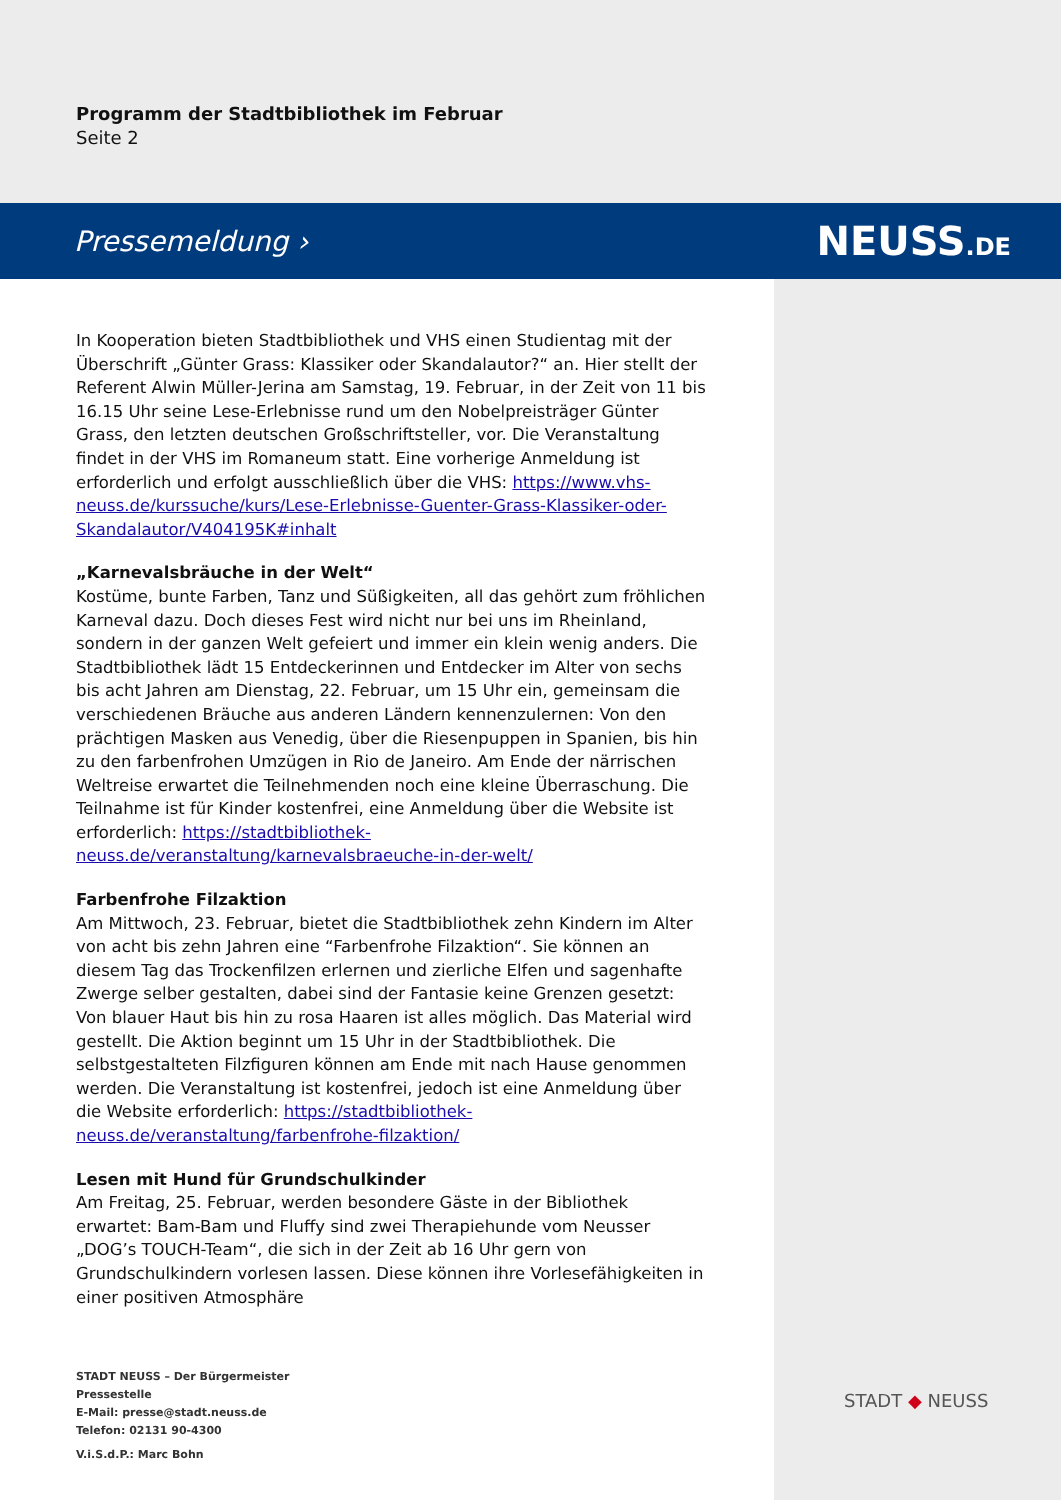Programm der Stadtbibliothek im Februar
Seite 2
Pressemeldung › NEUSS.DE
In Kooperation bieten Stadtbibliothek und VHS einen Studientag mit der Überschrift „Günter Grass: Klassiker oder Skandalautor?“ an. Hier stellt der Referent Alwin Müller-Jerina am Samstag, 19. Februar, in der Zeit von 11 bis 16.15 Uhr seine Lese-Erlebnisse rund um den Nobelpreisträger Günter Grass, den letzten deutschen Großschriftsteller, vor. Die Veranstaltung findet in der VHS im Romaneum statt. Eine vorherige Anmeldung ist erforderlich und erfolgt ausschließlich über die VHS: https://www.vhs-neuss.de/kurssuche/kurs/Lese-Erlebnisse-Guenter-Grass-Klassiker-oder-Skandalautor/V404195K#inhalt
„Karnevalsbräuche in der Welt“
Kostüme, bunte Farben, Tanz und Süßigkeiten, all das gehört zum fröhlichen Karneval dazu. Doch dieses Fest wird nicht nur bei uns im Rheinland, sondern in der ganzen Welt gefeiert und immer ein klein wenig anders. Die Stadtbibliothek lädt 15 Entdeckerinnen und Entdecker im Alter von sechs bis acht Jahren am Dienstag, 22. Februar, um 15 Uhr ein, gemeinsam die verschiedenen Bräuche aus anderen Ländern kennenzulernen: Von den prächtigen Masken aus Venedig, über die Riesenpuppen in Spanien, bis hin zu den farbenfrohen Umzügen in Rio de Janeiro. Am Ende der närrischen Weltreise erwartet die Teilnehmenden noch eine kleine Überraschung. Die Teilnahme ist für Kinder kostenfrei, eine Anmeldung über die Website ist erforderlich: https://stadtbibliothek-neuss.de/veranstaltung/karnevalsbraeuche-in-der-welt/
Farbenfrohe Filzaktion
Am Mittwoch, 23. Februar, bietet die Stadtbibliothek zehn Kindern im Alter von acht bis zehn Jahren eine “Farbenfrohe Filzaktion“. Sie können an diesem Tag das Trockenfilzen erlernen und zierliche Elfen und sagenhafte Zwerge selber gestalten, dabei sind der Fantasie keine Grenzen gesetzt: Von blauer Haut bis hin zu rosa Haaren ist alles möglich. Das Material wird gestellt. Die Aktion beginnt um 15 Uhr in der Stadtbibliothek. Die selbstgestalteten Filzfiguren können am Ende mit nach Hause genommen werden. Die Veranstaltung ist kostenfrei, jedoch ist eine Anmeldung über die Website erforderlich: https://stadtbibliothek-neuss.de/veranstaltung/farbenfrohe-filzaktion/
Lesen mit Hund für Grundschulkinder
Am Freitag, 25. Februar, werden besondere Gäste in der Bibliothek erwartet: Bam-Bam und Fluffy sind zwei Therapiehunde vom Neusser „DOG’s TOUCH-Team“, die sich in der Zeit ab 16 Uhr gern von Grundschulkindern vorlesen lassen. Diese können ihre Vorlesefähigkeiten in einer positiven Atmosphäre
STADT NEUSS – Der Bürgermeister
Pressestelle
E-Mail: presse@stadt.neuss.de
Telefon: 02131 90-4300
V.i.S.d.P.: Marc Bohn
STADT ◆ NEUSS